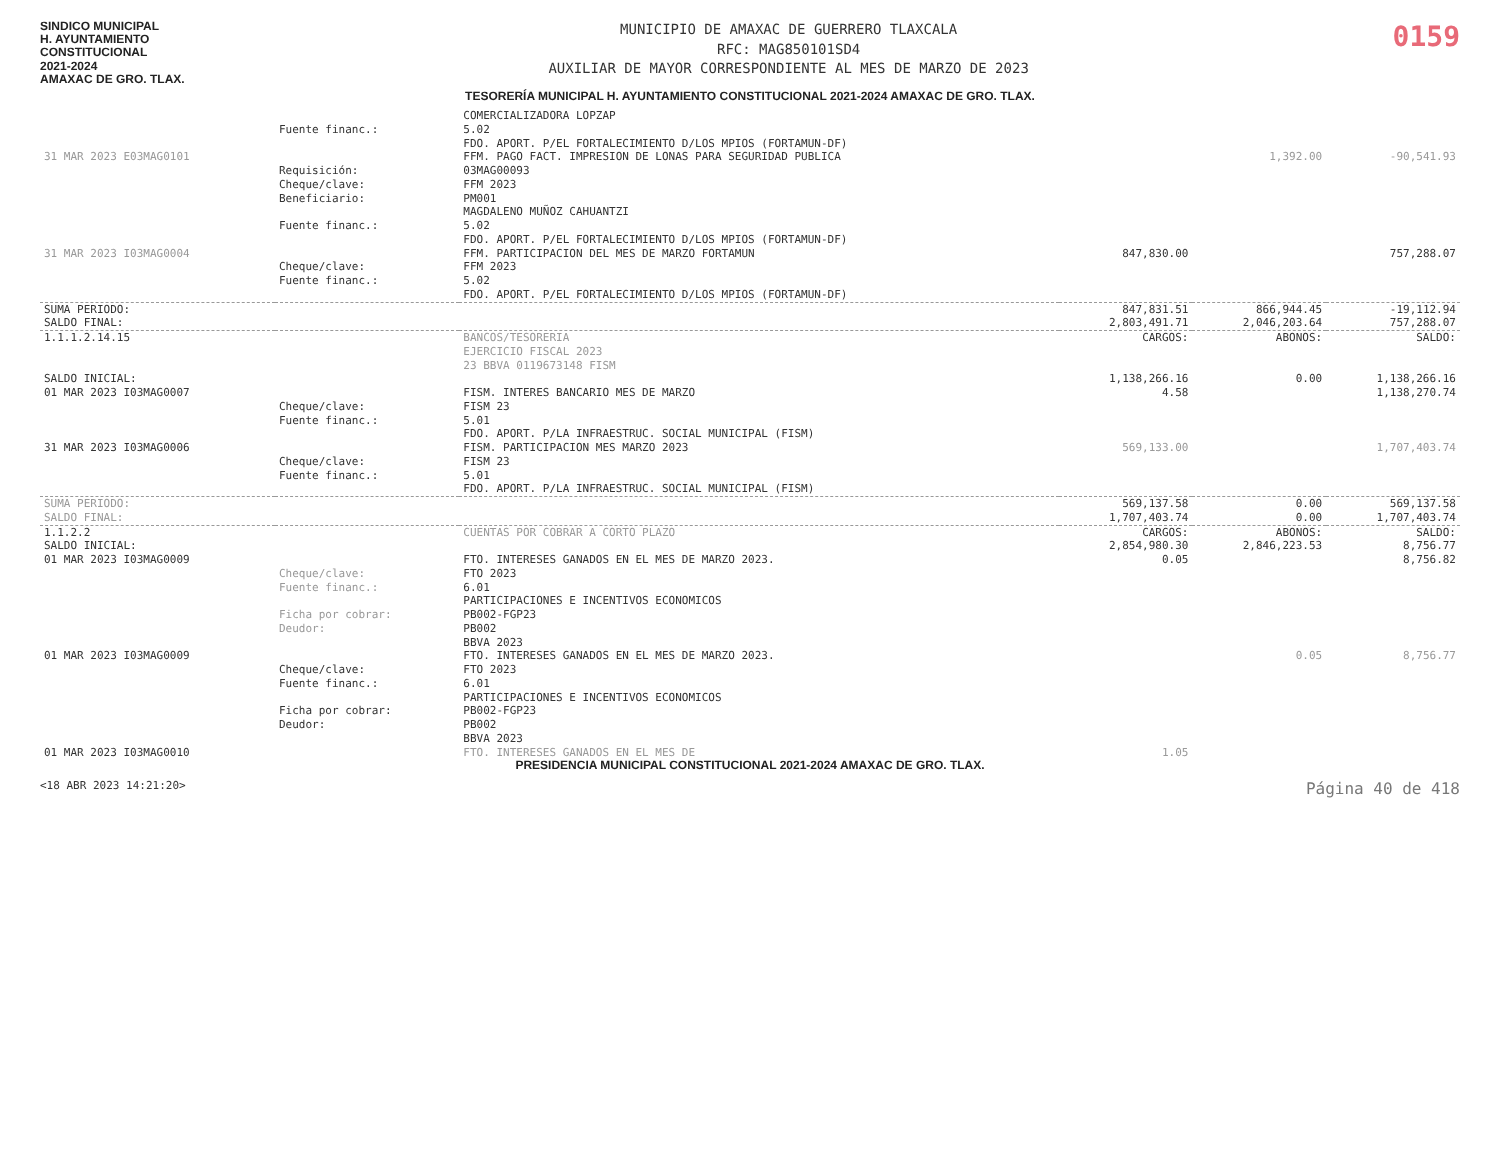SINDICO MUNICIPAL
H. AYUNTAMIENTO
CONSTITUCIONAL
2021-2024
AMAXAC DE GRO. TLAX.
MUNICIPIO DE AMAXAC DE GUERRERO TLAXCALA
RFC: MAG850101SD4
AUXILIAR DE MAYOR CORRESPONDIENTE AL MES DE MARZO DE 2023
0159
TESORERÍA MUNICIPAL H. AYUNTAMIENTO CONSTITUCIONAL 2021-2024 AMAXAC DE GRO. TLAX.
| | | COMERCIALIZADORA LOPZAP | | | |
| | Fuente financ.: | 5.02 FDO. APORT. P/EL FORTALECIMIENTO D/LOS MPIOS (FORTAMUN-DF) | | | |
| 31 MAR 2023 E03MAG0101 | | FFM. PAGO FACT. IMPRESION DE LONAS PARA SEGURIDAD PUBLICA | | 1,392.00 | -90,541.93 |
| | Requisición: Cheque/clave: Beneficiario: | 03MAG00093 FFM 2023 PM001 MAGDALENO MUÑOZ CAHUANTZI | | | |
| | Fuente financ.: | 5.02 FDO. APORT. P/EL FORTALECIMIENTO D/LOS MPIOS (FORTAMUN-DF) | | | |
| 31 MAR 2023 I03MAG0004 | | FFM. PARTICIPACION DEL MES DE MARZO FORTAMUN | 847,830.00 | | 757,288.07 |
| | Cheque/clave: Fuente financ.: | FFM 2023 5.02 FDO. APORT. P/EL FORTALECIMIENTO D/LOS MPIOS (FORTAMUN-DF) | | | |
| SUMA PERIODO: | | | 847,831.51 | 866,944.45 | -19,112.94 |
| SALDO FINAL: | | | 2,803,491.71 | 2,046,203.64 | 757,288.07 |
| 1.1.1.2.14.15 | | BANCOS/TESORERIA EJERCICIO FISCAL 2023 23 BBVA 0119673148 FISM | CARGOS: | ABONOS: | SALDO: |
| SALDO INICIAL: | | | 1,138,266.16 | 0.00 | 1,138,266.16 |
| 01 MAR 2023 I03MAG0007 | | FISM. INTERES BANCARIO MES DE MARZO | 4.58 | | 1,138,270.74 |
| | Cheque/clave: Fuente financ.: | FISM 23 5.01 FDO. APORT. P/LA INFRAESTRUC. SOCIAL MUNICIPAL (FISM) | | | |
| 31 MAR 2023 I03MAG0006 | | FISM. PARTICIPACION MES MARZO 2023 | 569,133.00 | | 1,707,403.74 |
| | Cheque/clave: Fuente financ.: | FISM 23 5.01 FDO. APORT. P/LA INFRAESTRUC. SOCIAL MUNICIPAL (FISM) | | | |
| SUMA PERIODO: | | | 569,137.58 | 0.00 | 569,137.58 |
| SALDO FINAL: | | | 1,707,403.74 | 0.00 | 1,707,403.74 |
| 1.1.2.2 | | CUENTAS POR COBRAR A CORTO PLAZO | CARGOS: | ABONOS: | SALDO: |
| SALDO INICIAL: | | | 2,854,980.30 | 2,846,223.53 | 8,756.77 |
| 01 MAR 2023 I03MAG0009 | | FTO. INTERESES GANADOS EN EL MES DE MARZO 2023. | 0.05 | | 8,756.82 |
| | Cheque/clave: Fuente financ.: Ficha por cobrar: Deudor: | FTO 2023 6.01 PARTICIPACIONES E INCENTIVOS ECONOMICOS PB002-FGP23 PB002 BBVA 2023 | | | |
| 01 MAR 2023 I03MAG0009 | | FTO. INTERESES GANADOS EN EL MES DE MARZO 2023. | | 0.05 | 8,756.77 |
| | Cheque/clave: Fuente financ.: Ficha por cobrar: Deudor: | FTO 2023 6.01 PARTICIPACIONES E INCENTIVOS ECONOMICOS PB002-FGP23 PB002 BBVA 2023 | | | |
| 01 MAR 2023 I03MAG0010 | | FTO. INTERESES GANADOS EN EL MES DE | 1.05 | | |
PRESIDENCIA MUNICIPAL CONSTITUCIONAL 2021-2024 AMAXAC DE GRO. TLAX.
<18 ABR 2023 14:21:20> Página 40 de 418